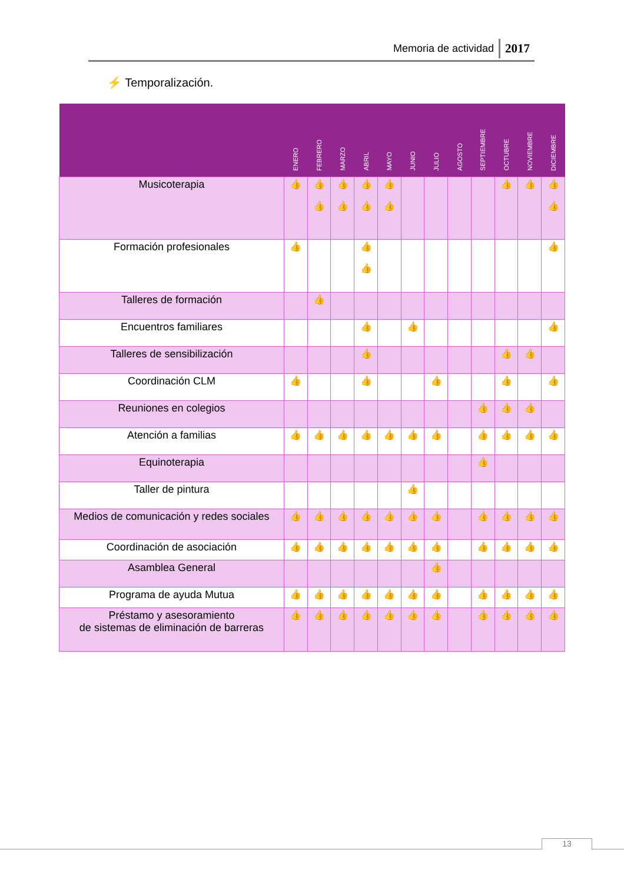Memoria de actividad 2017
⚡ Temporalización.
| | ENERO | FEBRERO | MARZO | ABRIL | MAYO | JUNIO | JULIO | AGOSTO | SEPTIEMBRE | OCTUBRE | NOVIEMBRE | DICIEMBRE |
| --- | --- | --- | --- | --- | --- | --- | --- | --- | --- | --- | --- | --- |
| Musicoterapia | 👍 | 👍 👍 | 👍 👍 | 👍 👍 | 👍 👍 | | | | | 👍 | 👍 | 👍 👍 |
| Formación profesionales | 👍 | | | 👍 👍 | | | | | | | | 👍 |
| Talleres de formación | | 👍 | | | | | | | | | | |
| Encuentros familiares | | | | 👍 | | 👍 | | | | | | 👍 |
| Talleres de sensibilización | | | | 👍 | | | | | | 👍 | 👍 | |
| Coordinación CLM | 👍 | | | 👍 | | | 👍 | | | 👍 | | 👍 |
| Reuniones en colegios | | | | | | | | | 👍 | 👍 | 👍 | |
| Atención a familias | 👍 | 👍 | 👍 | 👍 | 👍 | 👍 | 👍 | | 👍 | 👍 | 👍 | 👍 |
| Equinoterapia | | | | | | | | | 👍 | | | |
| Taller de pintura | | | | | | 👍 | | | | | | |
| Medios de comunicación y redes sociales | 👍 | 👍 | 👍 | 👍 | 👍 | 👍 | 👍 | | 👍 | 👍 | 👍 | 👍 |
| Coordinación de asociación | 👍 | 👍 | 👍 | 👍 | 👍 | 👍 | 👍 | | 👍 | 👍 | 👍 | 👍 |
| Asamblea General | | | | | | | 👍 | | | | | |
| Programa de ayuda Mutua | 👍 | 👍 | 👍 | 👍 | 👍 | 👍 | 👍 | | 👍 | 👍 | 👍 | 👍 |
| Préstamo y asesoramiento de sistemas de eliminación de barreras | 👍 | 👍 | 👍 | 👍 | 👍 | 👍 | 👍 | | 👍 | 👍 | 👍 | 👍 |
13